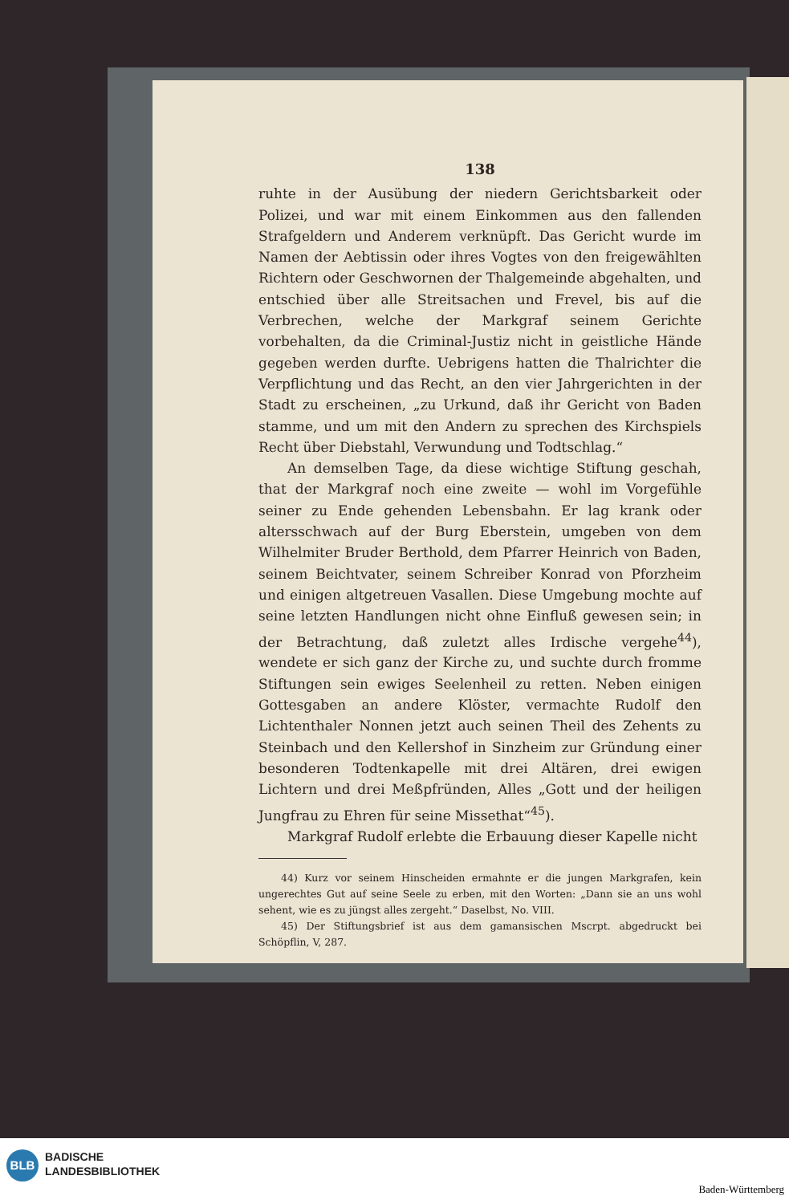138
ruhte in der Ausübung der niedern Gerichtsbarkeit oder Polizei, und war mit einem Einkommen aus den fallenden Strafgeldern und Anderem verknüpft. Das Gericht wurde im Namen der Aebtissin oder ihres Vogtes von den freigewählten Richtern oder Geschwornen der Thalgemeinde abgehalten, und entschied über alle Streitsachen und Frevel, bis auf die Verbrechen, welche der Markgraf seinem Gerichte vorbehalten, da die Criminal-Justiz nicht in geistliche Hände gegeben werden durfte. Uebrigens hatten die Thalrichter die Verpflichtung und das Recht, an den vier Jahrgerichten in der Stadt zu erscheinen, „zu Urkund, daß ihr Gericht von Baden stamme, und um mit den Andern zu sprechen des Kirchspiels Recht über Diebstahl, Verwundung und Todtschlag.“
An demselben Tage, da diese wichtige Stiftung geschah, that der Markgraf noch eine zweite — wohl im Vorgefühle seiner zu Ende gehenden Lebensbahn. Er lag krank oder altersschwach auf der Burg Eberstein, umgeben von dem Wilhelmiter Bruder Berthold, dem Pfarrer Heinrich von Baden, seinem Beichtvater, seinem Schreiber Konrad von Pforzheim und einigen altgetreuen Vasallen. Diese Umgebung mochte auf seine letzten Handlungen nicht ohne Einfluß gewesen sein; in der Betrachtung, daß zuletzt alles Irdische vergehe<sup>44</sup>), wendete er sich ganz der Kirche zu, und suchte durch fromme Stiftungen sein ewiges Seelenheil zu retten. Neben einigen Gottesgaben an andere Klöster, vermachte Rudolf den Lichtenthaler Nonnen jetzt auch seinen Theil des Zehents zu Steinbach und den Kellershof in Sinzheim zur Gründung einer besonderen Todtenkapelle mit drei Altären, drei ewigen Lichtern und drei Meßpfründen, Alles „Gott und der heiligen Jungfrau zu Ehren für seine Missethat“<sup>45</sup>).
Markgraf Rudolf erlebte die Erbauung dieser Kapelle nicht
44) Kurz vor seinem Hinscheiden ermahnte er die jungen Markgrafen, kein ungerechtes Gut auf seine Seele zu erben, mit den Worten: „Dann sie an uns wohl sehent, wie es zu jüngst alles zergeht.“ Daselbst, No. VIII.
45) Der Stiftungsbrief ist aus dem gamansischen Mscrpt. abgedruckt bei Schöpflin, V, 287.
BLB
BADISCHE
LANDESBIBLIOTHEK
Baden-Württemberg